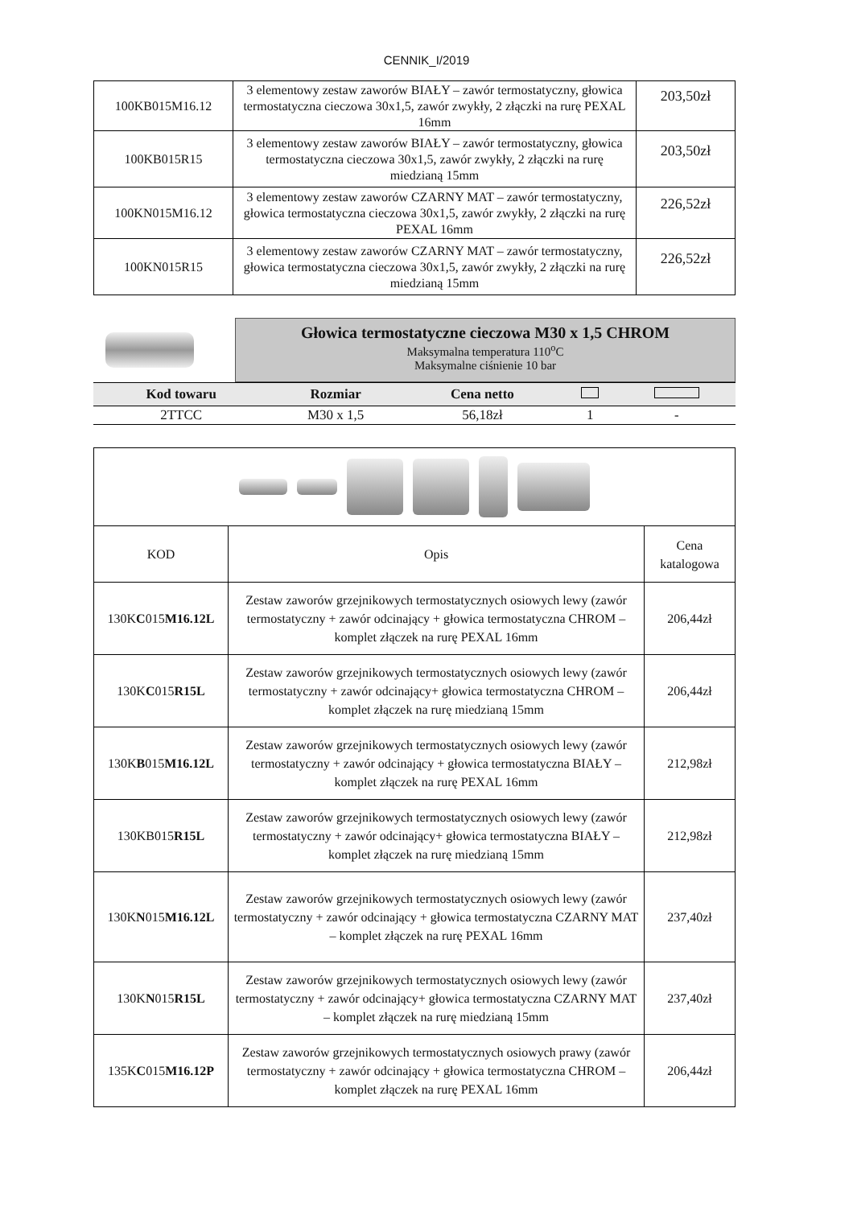CENNIK_I/2019
| 100KB015M16.12 | 3 elementowy zestaw zaworów BIAŁY – zawór termostatyczny, głowica termostatyczna cieczowa 30x1,5, zawór zwykły, 2 złączki na rurę PEXAL 16mm | 203,50zł |
| 100KB015R15 | 3 elementowy zestaw zaworów BIAŁY – zawór termostatyczny, głowica termostatyczna cieczowa 30x1,5, zawór zwykły, 2 złączki na rurę miedzianą 15mm | 203,50zł |
| 100KN015M16.12 | 3 elementowy zestaw zaworów CZARNY MAT – zawór termostatyczny, głowica termostatyczna cieczowa 30x1,5, zawór zwykły, 2 złączki na rurę PEXAL 16mm | 226,52zł |
| 100KN015R15 | 3 elementowy zestaw zaworów CZARNY MAT – zawór termostatyczny, głowica termostatyczna cieczowa 30x1,5, zawór zwykły, 2 złączki na rurę miedzianą 15mm | 226,52zł |
Głowica termostatyczne cieczowa M30 x 1,5 CHROM
Maksymalna temperatura 110<sup>o</sup>C
Maksymalne ciśnienie 10 bar
| Kod towaru | Rozmiar | Cena netto | | |
| --- | --- | --- | --- | --- |
| 2TTCC | M30 x 1,5 | 56,18zł | 1 | - |
| KOD | Opis | Cena katalogowa |
| 130K C 015 M16.12L | Zestaw zaworów grzejnikowych termostatycznych osiowych lewy (zawór termostatyczny + zawór odcinający + głowica termostatyczna CHROM – komplet złączek na rurę PEXAL 16mm | 206,44zł |
| 130K C 015 R15L | Zestaw zaworów grzejnikowych termostatycznych osiowych lewy (zawór termostatyczny + zawór odcinający+ głowica termostatyczna CHROM – komplet złączek na rurę miedzianą 15mm | 206,44zł |
| 130K B 015 M16.12L | Zestaw zaworów grzejnikowych termostatycznych osiowych lewy (zawór termostatyczny + zawór odcinający + głowica termostatyczna BIAŁY – komplet złączek na rurę PEXAL 16mm | 212,98zł |
| 130KB015 R15L | Zestaw zaworów grzejnikowych termostatycznych osiowych lewy (zawór termostatyczny + zawór odcinający+ głowica termostatyczna BIAŁY – komplet złączek na rurę miedzianą 15mm | 212,98zł |
| 130K N 015 M16.12L | Zestaw zaworów grzejnikowych termostatycznych osiowych lewy (zawór termostatyczny + zawór odcinający + głowica termostatyczna CZARNY MAT – komplet złączek na rurę PEXAL 16mm | 237,40zł |
| 130K N 015 R15L | Zestaw zaworów grzejnikowych termostatycznych osiowych lewy (zawór termostatyczny + zawór odcinający+ głowica termostatyczna CZARNY MAT – komplet złączek na rurę miedzianą 15mm | 237,40zł |
| 135K C 015 M16.12P | Zestaw zaworów grzejnikowych termostatycznych osiowych prawy (zawór termostatyczny + zawór odcinający + głowica termostatyczna CHROM – komplet złączek na rurę PEXAL 16mm | 206,44zł |